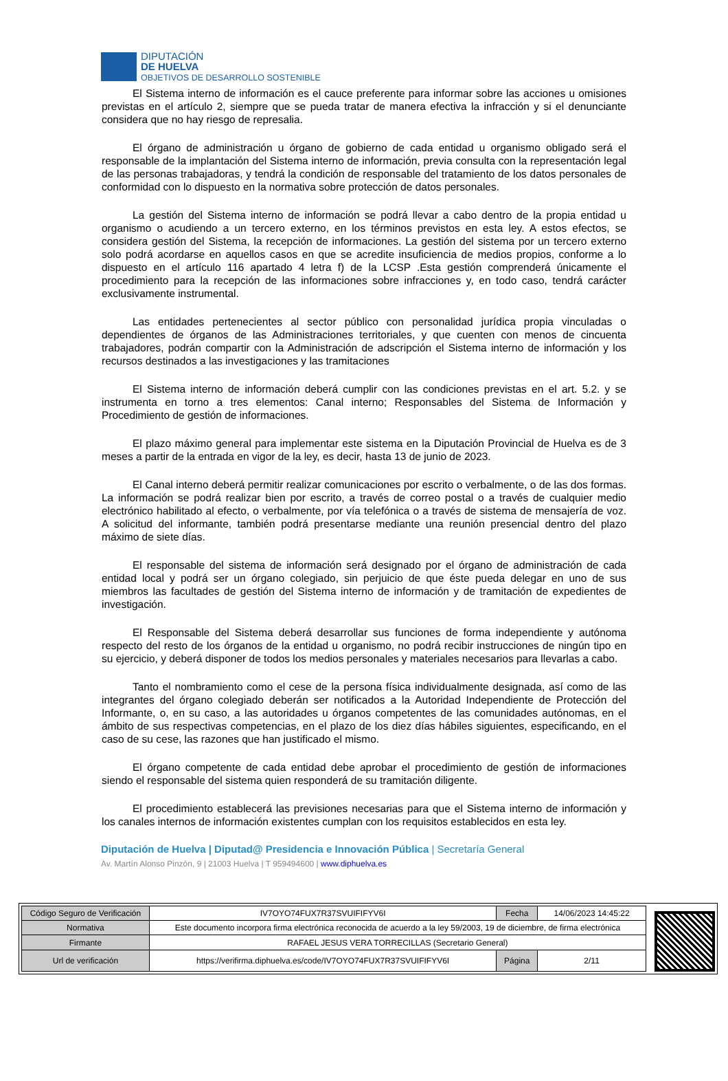DIPUTACIÓN
DE HUELVA
OBJETIVOS DE DESARROLLO SOSTENIBLE
El Sistema interno de información es el cauce preferente para informar sobre las acciones u omisiones previstas en el artículo 2, siempre que se pueda tratar de manera efectiva la infracción y si el denunciante considera que no hay riesgo de represalia.
El órgano de administración u órgano de gobierno de cada entidad u organismo obligado será el responsable de la implantación del Sistema interno de información, previa consulta con la representación legal de las personas trabajadoras, y tendrá la condición de responsable del tratamiento de los datos personales de conformidad con lo dispuesto en la normativa sobre protección de datos personales.
La gestión del Sistema interno de información se podrá llevar a cabo dentro de la propia entidad u organismo o acudiendo a un tercero externo, en los términos previstos en esta ley. A estos efectos, se considera gestión del Sistema, la recepción de informaciones. La gestión del sistema por un tercero externo solo podrá acordarse en aquellos casos en que se acredite insuficiencia de medios propios, conforme a lo dispuesto en el artículo 116 apartado 4 letra f) de la LCSP .Esta gestión comprenderá únicamente el procedimiento para la recepción de las informaciones sobre infracciones y, en todo caso, tendrá carácter exclusivamente instrumental.
Las entidades pertenecientes al sector público con personalidad jurídica propia vinculadas o dependientes de órganos de las Administraciones territoriales, y que cuenten con menos de cincuenta trabajadores, podrán compartir con la Administración de adscripción el Sistema interno de información y los recursos destinados a las investigaciones y las tramitaciones
El Sistema interno de información deberá cumplir con las condiciones previstas en el art. 5.2. y se instrumenta en torno a tres elementos: Canal interno; Responsables del Sistema de Información y Procedimiento de gestión de informaciones.
El plazo máximo general para implementar este sistema en la Diputación Provincial de Huelva es de 3 meses a partir de la entrada en vigor de la ley, es decir, hasta 13 de junio de 2023.
El Canal interno deberá permitir realizar comunicaciones por escrito o verbalmente, o de las dos formas. La información se podrá realizar bien por escrito, a través de correo postal o a través de cualquier medio electrónico habilitado al efecto, o verbalmente, por vía telefónica o a través de sistema de mensajería de voz. A solicitud del informante, también podrá presentarse mediante una reunión presencial dentro del plazo máximo de siete días.
El responsable del sistema de información será designado por el órgano de administración de cada entidad local y podrá ser un órgano colegiado, sin perjuicio de que éste pueda delegar en uno de sus miembros las facultades de gestión del Sistema interno de información y de tramitación de expedientes de investigación.
El Responsable del Sistema deberá desarrollar sus funciones de forma independiente y autónoma respecto del resto de los órganos de la entidad u organismo, no podrá recibir instrucciones de ningún tipo en su ejercicio, y deberá disponer de todos los medios personales y materiales necesarios para llevarlas a cabo.
Tanto el nombramiento como el cese de la persona física individualmente designada, así como de las integrantes del órgano colegiado deberán ser notificados a la Autoridad Independiente de Protección del Informante, o, en su caso, a las autoridades u órganos competentes de las comunidades autónomas, en el ámbito de sus respectivas competencias, en el plazo de los diez días hábiles siguientes, especificando, en el caso de su cese, las razones que han justificado el mismo.
El órgano competente de cada entidad debe aprobar el procedimiento de gestión de informaciones siendo el responsable del sistema quien responderá de su tramitación diligente.
El procedimiento establecerá las previsiones necesarias para que el Sistema interno de información y los canales internos de información existentes cumplan con los requisitos establecidos en esta ley.
Diputación de Huelva | Diputad@ Presidencia e Innovación Pública | Secretaría General
Av. Martín Alonso Pinzón, 9 | 21003 Huelva | T 959494600 | www.diphuelva.es
| Código Seguro de Verificación | IV7OYO74FUX7R37SVUIFIFYV6I | Fecha | 14/06/2023 14:45:22 |
| Normativa | Este documento incorpora firma electrónica reconocida de acuerdo a la ley 59/2003, 19 de diciembre, de firma electrónica | | |
| Firmante | RAFAEL JESUS VERA TORRECILLAS (Secretario General) | | |
| Url de verificación | https://verifirma.diphuelva.es/code/IV7OYO74FUX7R37SVUIFIFYV6I | Página | 2/11 |